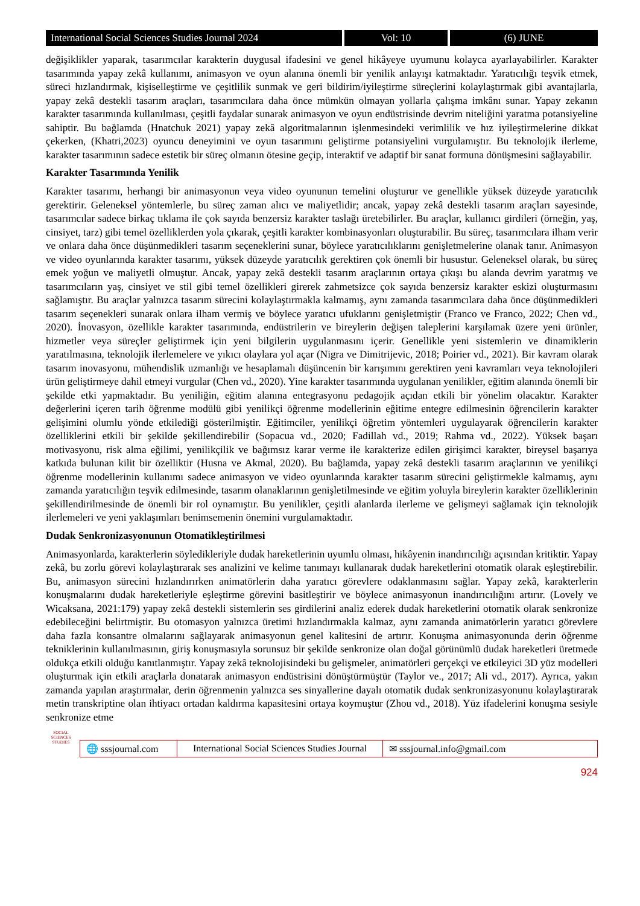International Social Sciences Studies Journal 2024
Vol: 10 (6) JUNE
değişiklikler yaparak, tasarımcılar karakterin duygusal ifadesini ve genel hikâyeye uyumunu kolayca ayarlayabilirler. Karakter tasarımında yapay zekâ kullanımı, animasyon ve oyun alanına önemli bir yenilik anlayışı katmaktadır. Yaratıcılığı teşvik etmek, süreci hızlandırmak, kişiselleştirme ve çeşitlilik sunmak ve geri bildirim/iyileştirme süreçlerini kolaylaştırmak gibi avantajlarla, yapay zekâ destekli tasarım araçları, tasarımcılara daha önce mümkün olmayan yollarla çalışma imkânı sunar. Yapay zekanın karakter tasarımında kullanılması, çeşitli faydalar sunarak animasyon ve oyun endüstrisinde devrim niteliğini yaratma potansiyeline sahiptir. Bu bağlamda (Hnatchuk 2021) yapay zekâ algoritmalarının işlenmesindeki verimlilik ve hız iyileştirmelerine dikkat çekerken, (Khatri,2023) oyuncu deneyimini ve oyun tasarımını geliştirme potansiyelini vurgulamıştır. Bu teknolojik ilerleme, karakter tasarımının sadece estetik bir süreç olmanın ötesine geçip, interaktif ve adaptif bir sanat formuna dönüşmesini sağlayabilir.
Karakter Tasarımında Yenilik
Karakter tasarımı, herhangi bir animasyonun veya video oyununun temelini oluşturur ve genellikle yüksek düzeyde yaratıcılık gerektirir. Geleneksel yöntemlerle, bu süreç zaman alıcı ve maliyetlidir; ancak, yapay zekâ destekli tasarım araçları sayesinde, tasarımcılar sadece birkaç tıklama ile çok sayıda benzersiz karakter taslağı üretebilirler. Bu araçlar, kullanıcı girdileri (örneğin, yaş, cinsiyet, tarz) gibi temel özelliklerden yola çıkarak, çeşitli karakter kombinasyonları oluşturabilir. Bu süreç, tasarımcılara ilham verir ve onlara daha önce düşünmedikleri tasarım seçeneklerini sunar, böylece yaratıcılıklarını genişletmelerine olanak tanır. Animasyon ve video oyunlarında karakter tasarımı, yüksek düzeyde yaratıcılık gerektiren çok önemli bir husustur. Geleneksel olarak, bu süreç emek yoğun ve maliyetli olmuştur. Ancak, yapay zekâ destekli tasarım araçlarının ortaya çıkışı bu alanda devrim yaratmış ve tasarımcıların yaş, cinsiyet ve stil gibi temel özellikleri girerek zahmetsizce çok sayıda benzersiz karakter eskizi oluşturmasını sağlamıştır. Bu araçlar yalnızca tasarım sürecini kolaylaştırmakla kalmamış, aynı zamanda tasarımcılara daha önce düşünmedikleri tasarım seçenekleri sunarak onlara ilham vermiş ve böylece yaratıcı ufuklarını genişletmiştir (Franco ve Franco, 2022; Chen vd., 2020). İnovasyon, özellikle karakter tasarımında, endüstrilerin ve bireylerin değişen taleplerini karşılamak üzere yeni ürünler, hizmetler veya süreçler geliştirmek için yeni bilgilerin uygulanmasını içerir. Genellikle yeni sistemlerin ve dinamiklerin yaratılmasına, teknolojik ilerlemelere ve yıkıcı olaylara yol açar (Nigra ve Dimitrijevic, 2018; Poirier vd., 2021). Bir kavram olarak tasarım inovasyonu, mühendislik uzmanlığı ve hesaplamalı düşüncenin bir karışımını gerektiren yeni kavramları veya teknolojileri ürün geliştirmeye dahil etmeyi vurgular (Chen vd., 2020). Yine karakter tasarımında uygulanan yenilikler, eğitim alanında önemli bir şekilde etki yapmaktadır. Bu yeniliğin, eğitim alanına entegrasyonu pedagojik açıdan etkili bir yönelim olacaktır. Karakter değerlerini içeren tarih öğrenme modülü gibi yenilikçi öğrenme modellerinin eğitime entegre edilmesinin öğrencilerin karakter gelişimini olumlu yönde etkilediği gösterilmiştir. Eğitimciler, yenilikçi öğretim yöntemleri uygulayarak öğrencilerin karakter özelliklerini etkili bir şekilde şekillendirebilir (Sopacua vd., 2020; Fadillah vd., 2019; Rahma vd., 2022). Yüksek başarı motivasyonu, risk alma eğilimi, yenilikçilik ve bağımsız karar verme ile karakterize edilen girişimci karakter, bireysel başarıya katkıda bulunan kilit bir özelliktir (Husna ve Akmal, 2020). Bu bağlamda, yapay zekâ destekli tasarım araçlarının ve yenilikçi öğrenme modellerinin kullanımı sadece animasyon ve video oyunlarında karakter tasarım sürecini geliştirmekle kalmamış, aynı zamanda yaratıcılığın teşvik edilmesinde, tasarım olanaklarının genişletilmesinde ve eğitim yoluyla bireylerin karakter özelliklerinin şekillendirilmesinde de önemli bir rol oynamıştır. Bu yenilikler, çeşitli alanlarda ilerleme ve gelişmeyi sağlamak için teknolojik ilerlemeleri ve yeni yaklaşımları benimsemenin önemini vurgulamaktadır.
Dudak Senkronizasyonunun Otomatikleştirilmesi
Animasyonlarda, karakterlerin söyledikleriyle dudak hareketlerinin uyumlu olması, hikâyenin inandırıcılığı açısından kritiktir. Yapay zekâ, bu zorlu görevi kolaylaştırarak ses analizini ve kelime tanımayı kullanarak dudak hareketlerini otomatik olarak eşleştirebilir. Bu, animasyon sürecini hızlandırırken animatörlerin daha yaratıcı görevlere odaklanmasını sağlar. Yapay zekâ, karakterlerin konuşmalarını dudak hareketleriyle eşleştirme görevini basitleştirir ve böylece animasyonun inandırıcılığını artırır. (Lovely ve Wicaksana, 2021:179) yapay zekâ destekli sistemlerin ses girdilerini analiz ederek dudak hareketlerini otomatik olarak senkronize edebileceğini belirtmiştir. Bu otomasyon yalnızca üretimi hızlandırmakla kalmaz, aynı zamanda animatörlerin yaratıcı görevlere daha fazla konsantre olmalarını sağlayarak animasyonun genel kalitesini de artırır. Konuşma animasyonunda derin öğrenme tekniklerinin kullanılmasının, giriş konuşmasıyla sorunsuz bir şekilde senkronize olan doğal görünümlü dudak hareketleri üretmede oldukça etkili olduğu kanıtlanmıştır. Yapay zekâ teknolojisindeki bu gelişmeler, animatörleri gerçekçi ve etkileyici 3D yüz modelleri oluşturmak için etkili araçlarla donatarak animasyon endüstrisini dönüştürmüştür (Taylor ve., 2017; Ali vd., 2017). Ayrıca, yakın zamanda yapılan araştırmalar, derin öğrenmenin yalnızca ses sinyallerine dayalı otomatik dudak senkronizasyonunu kolaylaştırarak metin transkriptine olan ihtiyacı ortadan kaldırma kapasitesini ortaya koymuştur (Zhou vd., 2018). Yüz ifadelerini konuşma sesiyle senkronize etme
SOCIAL SCIENCES STUDIES
🌐 sssjournal.com
International Social Sciences Studies Journal
✉ sssjournal.info@gmail.com
924